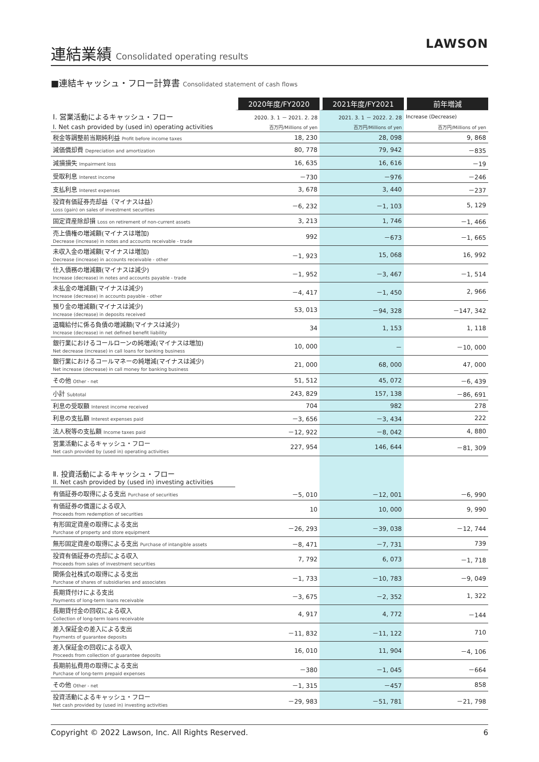連結業績
Consolidated operating results
LAWSON
■連結キャッシュ・フロー計算書 Consolidated statement of cash flows
| | 2020年度/FY2020 | 2021年度/FY2021 | 前年増減 |
| Ⅰ. 営業活動によるキャッシュ・フロー | 2020. 3. 1 － 2021. 2. 28 | 2021. 3. 1 － 2022. 2. 28 | Increase (Decrease) |
| I. Net cash provided by (used in) operating activities | 百万円/Millions of yen | 百万円/Millions of yen | 百万円/Millions of yen |
| 税金等調整前当期純利益 Profit before income taxes | 18, 230 | 28, 098 | 9, 868 |
| 減価償却費 Depreciation and amortization | 80, 778 | 79, 942 | －835 |
| 減損損失 Impairment loss | 16, 635 | 16, 616 | －19 |
| 受取利息 Interest income | －730 | －976 | －246 |
| 支払利息 Interest expenses | 3, 678 | 3, 440 | －237 |
| 投資有価証券売却益（マイナスは益） Loss (gain) on sales of investment securities | －6, 232 | －1, 103 | 5, 129 |
| 固定資産除却損 Loss on retirement of non-current assets | 3, 213 | 1, 746 | －1, 466 |
| 売上債権の増減額(マイナスは増加) Decrease (increase) in notes and accounts receivable - trade | 992 | －673 | －1, 665 |
| 未収入金の増減額(マイナスは増加) Decrease (increase) in accounts receivable - other | －1, 923 | 15, 068 | 16, 992 |
| 仕入債務の増減額(マイナスは減少) Increase (decrease) in notes and accounts payable - trade | －1, 952 | －3, 467 | －1, 514 |
| 未払金の増減額(マイナスは減少) Increase (decrease) in accounts payable - other | －4, 417 | －1, 450 | 2, 966 |
| 預り金の増減額(マイナスは減少) Increase (decrease) in deposits received | 53, 013 | －94, 328 | －147, 342 |
| 退職給付に係る負債の増減額(マイナスは減少) Increase (decrease) in net defined benefit liability | 34 | 1, 153 | 1, 118 |
| 銀行業におけるコールローンの純増減(マイナスは増加) Net decrease (increase) in call loans for banking business | 10, 000 | － | －10, 000 |
| 銀行業におけるコールマネーの純増減(マイナスは減少) Net increase (decrease) in call money for banking business | 21, 000 | 68, 000 | 47, 000 |
| その他 Other - net | 51, 512 | 45, 072 | －6, 439 |
| 小計 Subtotal | 243, 829 | 157, 138 | －86, 691 |
| 利息の受取額 Interest income received | 704 | 982 | 278 |
| 利息の支払額 Interest expenses paid | －3, 656 | －3, 434 | 222 |
| 法人税等の支払額 Income taxes paid | －12, 922 | －8, 042 | 4, 880 |
| 営業活動によるキャッシュ・フロー Net cash provided by (used in) operating activities | 227, 954 | 146, 644 | －81, 309 |
| Ⅱ. 投資活動によるキャッシュ・フロー II. Net cash provided by (used in) investing activities | | | |
| 有価証券の取得による支出 Purchase of securities | －5, 010 | －12, 001 | －6, 990 |
| 有価証券の償還による収入 Proceeds from redemption of securities | 10 | 10, 000 | 9, 990 |
| 有形固定資産の取得による支出 Purchase of property and store equipment | －26, 293 | －39, 038 | －12, 744 |
| 無形固定資産の取得による支出 Purchase of intangible assets | －8, 471 | －7, 731 | 739 |
| 投資有価証券の売却による収入 Proceeds from sales of investment securities | 7, 792 | 6, 073 | －1, 718 |
| 関係会社株式の取得による支出 Purchase of shares of subsidiaries and associates | －1, 733 | －10, 783 | －9, 049 |
| 長期貸付けによる支出 Payments of long-term loans receivable | －3, 675 | －2, 352 | 1, 322 |
| 長期貸付金の回収による収入 Collection of long-term loans receivable | 4, 917 | 4, 772 | －144 |
| 差入保証金の差入による支出 Payments of guarantee deposits | －11, 832 | －11, 122 | 710 |
| 差入保証金の回収による収入 Proceeds from collection of guarantee deposits | 16, 010 | 11, 904 | －4, 106 |
| 長期前払費用の取得による支出 Purchase of long-term prepaid expenses | －380 | －1, 045 | －664 |
| その他 Other - net | －1, 315 | －457 | 858 |
| 投資活動によるキャッシュ・フロー Net cash provided by (used in) investing activities | －29, 983 | －51, 781 | －21, 798 |
Copyright © 2022 Lawson, Inc. All Rights Reserved. 6